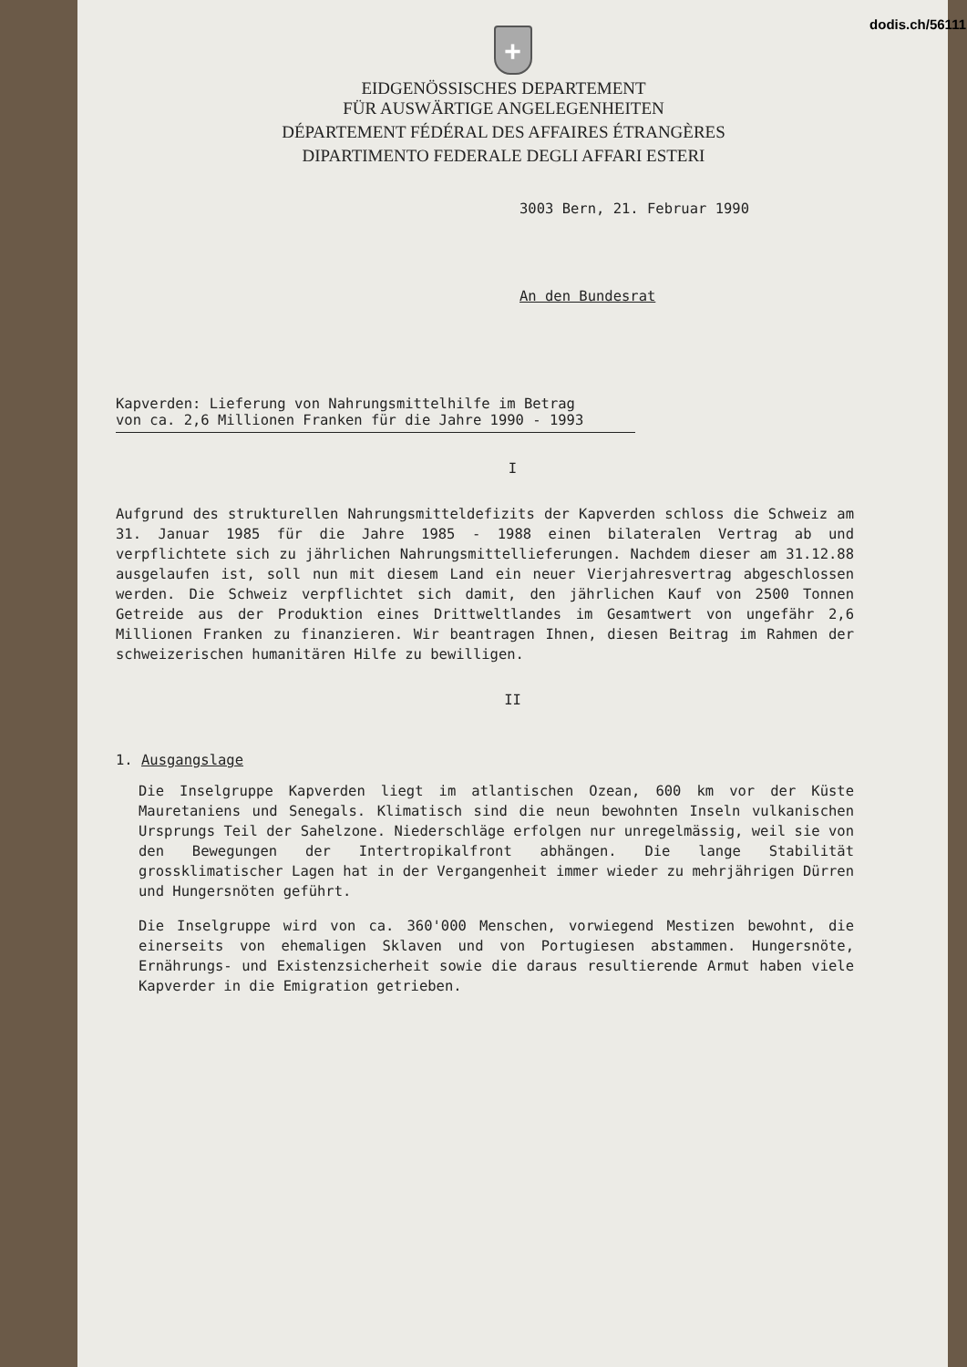dodis.ch/56111
+
EIDGENÖSSISCHES DEPARTEMENT
FÜR AUSWÄRTIGE ANGELEGENHEITEN
DÉPARTEMENT FÉDÉRAL DES AFFAIRES ÉTRANGÈRES
DIPARTIMENTO FEDERALE DEGLI AFFARI ESTERI
3003 Bern, 21. Februar 1990
An den Bundesrat
Kapverden: Lieferung von Nahrungsmittelhilfe im Betrag
von ca. 2,6 Millionen Franken für die Jahre 1990 - 1993
I
Aufgrund des strukturellen Nahrungsmitteldefizits der Kapverden schloss die Schweiz am 31. Januar 1985 für die Jahre 1985 - 1988 einen bilateralen Vertrag ab und verpflichtete sich zu jährlichen Nahrungsmittellieferungen. Nachdem dieser am 31.12.88 ausgelaufen ist, soll nun mit diesem Land ein neuer Vierjahresvertrag abgeschlossen werden. Die Schweiz verpflichtet sich damit, den jährlichen Kauf von 2500 Tonnen Getreide aus der Produktion eines Drittweltlandes im Gesamtwert von ungefähr 2,6 Millionen Franken zu finanzieren. Wir beantragen Ihnen, diesen Beitrag im Rahmen der schweizerischen humanitären Hilfe zu bewilligen.
II
1. Ausgangslage
Die Inselgruppe Kapverden liegt im atlantischen Ozean, 600 km vor der Küste Mauretaniens und Senegals. Klimatisch sind die neun bewohnten Inseln vulkanischen Ursprungs Teil der Sahelzone. Niederschläge erfolgen nur unregelmässig, weil sie von den Bewegungen der Intertropikalfront abhängen. Die lange Stabilität grossklimatischer Lagen hat in der Vergangenheit immer wieder zu mehrjährigen Dürren und Hungersnöten geführt.
Die Inselgruppe wird von ca. 360'000 Menschen, vorwiegend Mestizen bewohnt, die einerseits von ehemaligen Sklaven und von Portugiesen abstammen. Hungersnöte, Ernährungs- und Existenzsicherheit sowie die daraus resultierende Armut haben viele Kapverder in die Emigration getrieben.